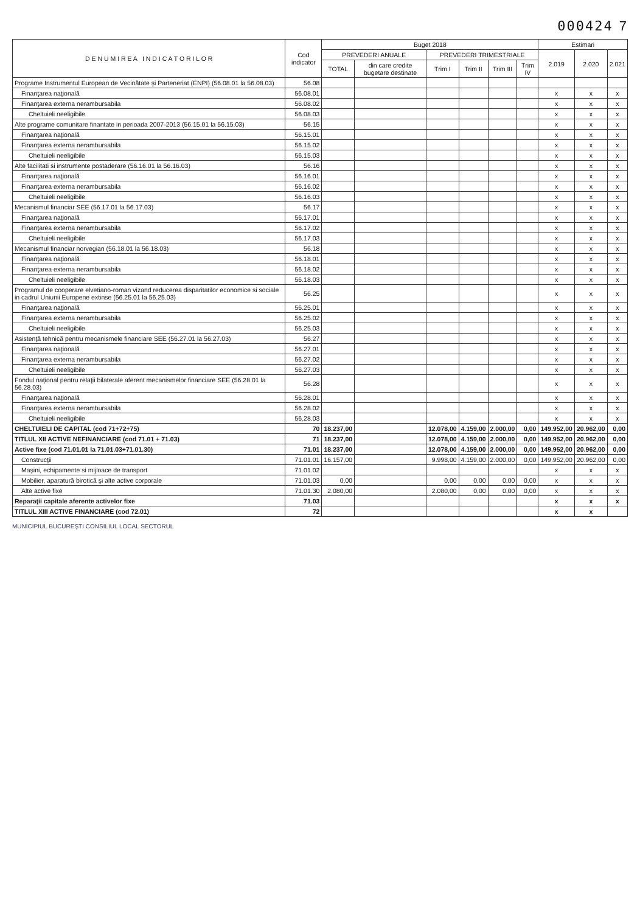000424 7
| D E N U M I R E A I N D I C A T O R I L O R | Cod indicator | Buget 2018 | | | | | | Estimari | | |
| --- | --- | --- | --- | --- | --- | --- | --- | --- | --- | --- |
| | | PREVEDERI ANUALE | | PREVEDERI TRIMESTRIALE | | | | 2.019 | 2.020 | 2.021 |
| | | TOTAL | din care credite bugetare destinate | Trim I | Trim II | Trim III | Trim IV | | | |
| Programe Instrumentul European de Vecinătate şi Parteneriat (ENPI) (56.08.01 la 56.08.03) | 56.08 | | | | | | | | | |
| Finanţarea naţională | 56.08.01 | | | | | | | x | x | x |
| Finanţarea externa nerambursabila | 56.08.02 | | | | | | | x | x | x |
| Cheltuieli neeligibile | 56.08.03 | | | | | | | x | x | x |
| Alte programe comunitare finantate in perioada 2007-2013 (56.15.01 la 56.15.03) | 56.15 | | | | | | | x | x | x |
| Finanţarea naţională | 56.15.01 | | | | | | | x | x | x |
| Finanţarea externa nerambursabila | 56.15.02 | | | | | | | x | x | x |
| Cheltuieli neeligibile | 56.15.03 | | | | | | | x | x | x |
| Alte facilitati si instrumente postaderare (56.16.01 la 56.16.03) | 56.16 | | | | | | | x | x | x |
| Finanţarea naţională | 56.16.01 | | | | | | | x | x | x |
| Finanţarea externa nerambursabila | 56.16.02 | | | | | | | x | x | x |
| Cheltuieli neeligibile | 56.16.03 | | | | | | | x | x | x |
| Mecanismul financiar SEE (56.17.01 la 56.17.03) | 56.17 | | | | | | | x | x | x |
| Finanţarea naţională | 56.17.01 | | | | | | | x | x | x |
| Finanţarea externa nerambursabila | 56.17.02 | | | | | | | x | x | x |
| Cheltuieli neeligibile | 56.17.03 | | | | | | | x | x | x |
| Mecanismul financiar norvegian (56.18.01 la 56.18.03) | 56.18 | | | | | | | x | x | x |
| Finanţarea naţională | 56.18.01 | | | | | | | x | x | x |
| Finanţarea externa nerambursabila | 56.18.02 | | | | | | | x | x | x |
| Cheltuieli neeligibile | 56.18.03 | | | | | | | x | x | x |
| Programul de cooperare elvetiano-roman vizand reducerea disparitatilor economice si sociale in cadrul Uniunii Europene extinse (56.25.01 la 56.25.03) | 56.25 | | | | | | | x | x | x |
| Finanţarea naţională | 56.25.01 | | | | | | | x | x | x |
| Finanţarea externa nerambursabila | 56.25.02 | | | | | | | x | x | x |
| Cheltuieli neeligibile | 56.25.03 | | | | | | | x | x | x |
| Asistenţă tehnică pentru mecanismele financiare SEE (56.27.01 la 56.27.03) | 56.27 | | | | | | | x | x | x |
| Finanţarea naţională | 56.27.01 | | | | | | | x | x | x |
| Finanţarea externa nerambursabila | 56.27.02 | | | | | | | x | x | x |
| Cheltuieli neeligibile | 56.27.03 | | | | | | | x | x | x |
| Fondul naţional pentru relaţii bilaterale aferent mecanismelor financiare SEE (56.28.01 la 56.28.03) | 56.28 | | | | | | | x | x | x |
| Finanţarea naţională | 56.28.01 | | | | | | | x | x | x |
| Finanţarea externa nerambursabila | 56.28.02 | | | | | | | x | x | x |
| Cheltuieli neeligibile | 56.28.03 | | | | | | | x | x | x |
| CHELTUIELI DE CAPITAL (cod 71+72+75) | 70 | 18.237,00 | | 12.078,00 | 4.159,00 | 2.000,00 | 0,00 | 149.952,00 | 20.962,00 | 0,00 |
| TITLUL XII ACTIVE NEFINANCIARE (cod 71.01 + 71.03) | 71 | 18.237,00 | | 12.078,00 | 4.159,00 | 2.000,00 | 0,00 | 149.952,00 | 20.962,00 | 0,00 |
| Active fixe (cod 71.01.01 la 71.01.03+71.01.30) | 71.01 | 18.237,00 | | 12.078,00 | 4.159,00 | 2.000,00 | 0,00 | 149.952,00 | 20.962,00 | 0,00 |
| Construcţii | 71.01.01 | 16.157,00 | | 9.998,00 | 4.159,00 | 2.000,00 | 0,00 | 149.952,00 | 20.962,00 | 0,00 |
| Maşini, echipamente si mijloace de transport | 71.01.02 | | | | | | | x | x | x |
| Mobilier, aparatură birotică şi alte active corporale | 71.01.03 | 0,00 | | 0,00 | 0,00 | 0,00 | 0,00 | x | x | x |
| Alte active fixe | 71.01.30 | 2.080,00 | | 2.080,00 | 0,00 | 0,00 | 0,00 | x | x | x |
| Reparaţii capitale aferente activelor fixe | 71.03 | | | | | | | x | x | x |
| TITLUL XIII ACTIVE FINANCIARE (cod 72.01) | 72 | | | | | | | x | x | |
MUNICIPIUL BUCUREŞTI CONSILIUL LOCAL SECTORUL